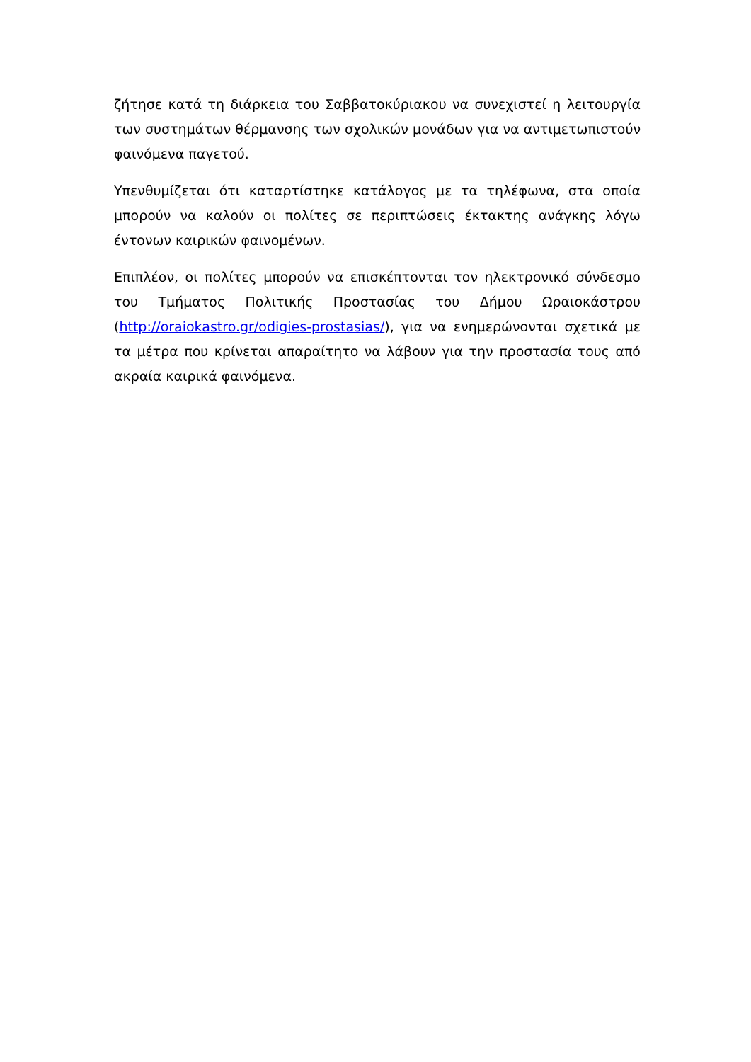ζήτησε κατά τη διάρκεια του Σαββατοκύριακου να συνεχιστεί η λειτουργία των συστημάτων θέρμανσης των σχολικών μονάδων για να αντιμετωπιστούν φαινόμενα παγετού.
Υπενθυμίζεται ότι καταρτίστηκε κατάλογος με τα τηλέφωνα, στα οποία μπορούν να καλούν οι πολίτες σε περιπτώσεις έκτακτης ανάγκης λόγω έντονων καιρικών φαινομένων.
Επιπλέον, οι πολίτες μπορούν να επισκέπτονται τον ηλεκτρονικό σύνδεσμο του Τμήματος Πολιτικής Προστασίας του Δήμου Ωραιοκάστρου (http://oraiokastro.gr/odigies-prostasias/), για να ενημερώνονται σχετικά με τα μέτρα που κρίνεται απαραίτητο να λάβουν για την προστασία τους από ακραία καιρικά φαινόμενα.